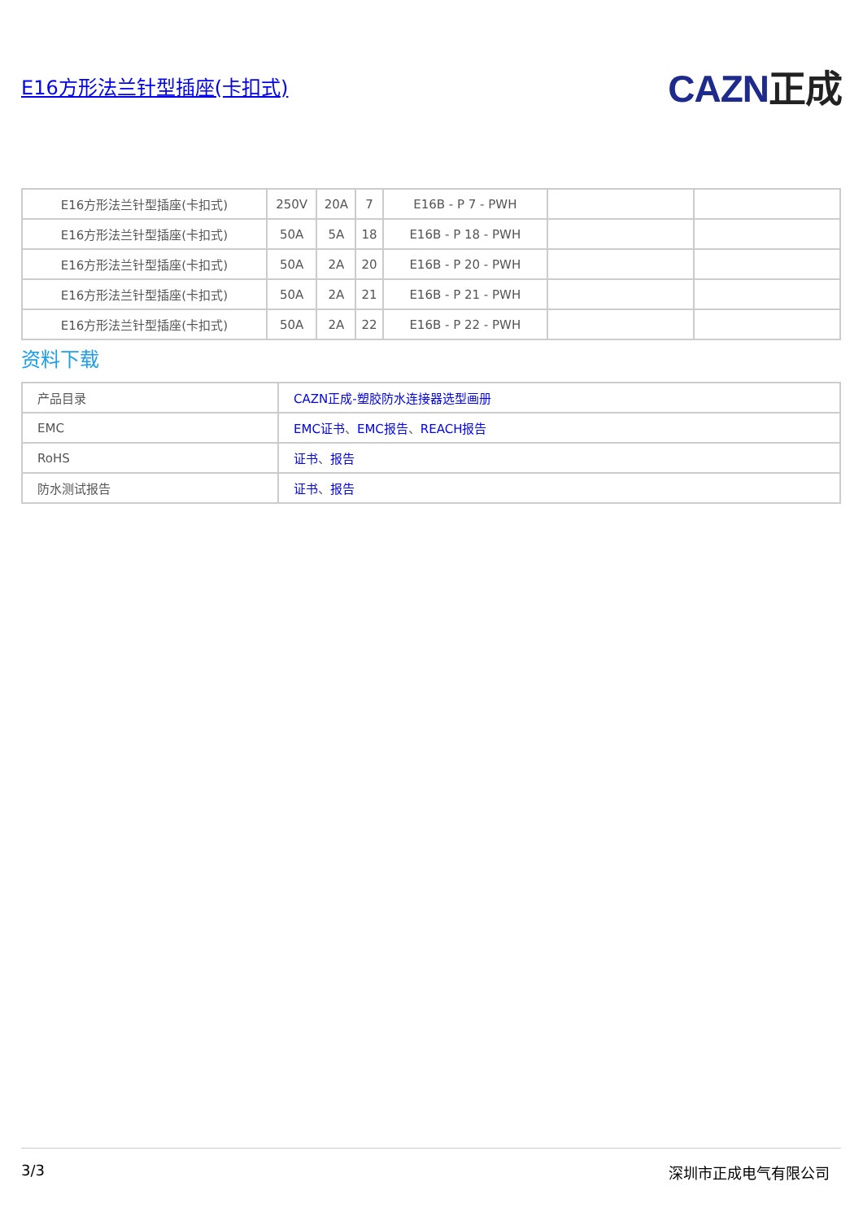E16方形法兰针型插座(卡扣式)
CAZN正成
| E16方形法兰针型插座(卡扣式) | 250V | 20A | 7 | E16B - P 7 - PWH | | |
| E16方形法兰针型插座(卡扣式) | 50A | 5A | 18 | E16B - P 18 - PWH | | |
| E16方形法兰针型插座(卡扣式) | 50A | 2A | 20 | E16B - P 20 - PWH | | |
| E16方形法兰针型插座(卡扣式) | 50A | 2A | 21 | E16B - P 21 - PWH | | |
| E16方形法兰针型插座(卡扣式) | 50A | 2A | 22 | E16B - P 22 - PWH | | |
资料下载
| 产品目录 | CAZN正成-塑胶防水连接器选型画册 |
| EMC | EMC证书 、 EMC报告 、 REACH报告 |
| RoHS | 证书 、 报告 |
| 防水测试报告 | 证书 、 报告 |
3/3 深圳市正成电气有限公司